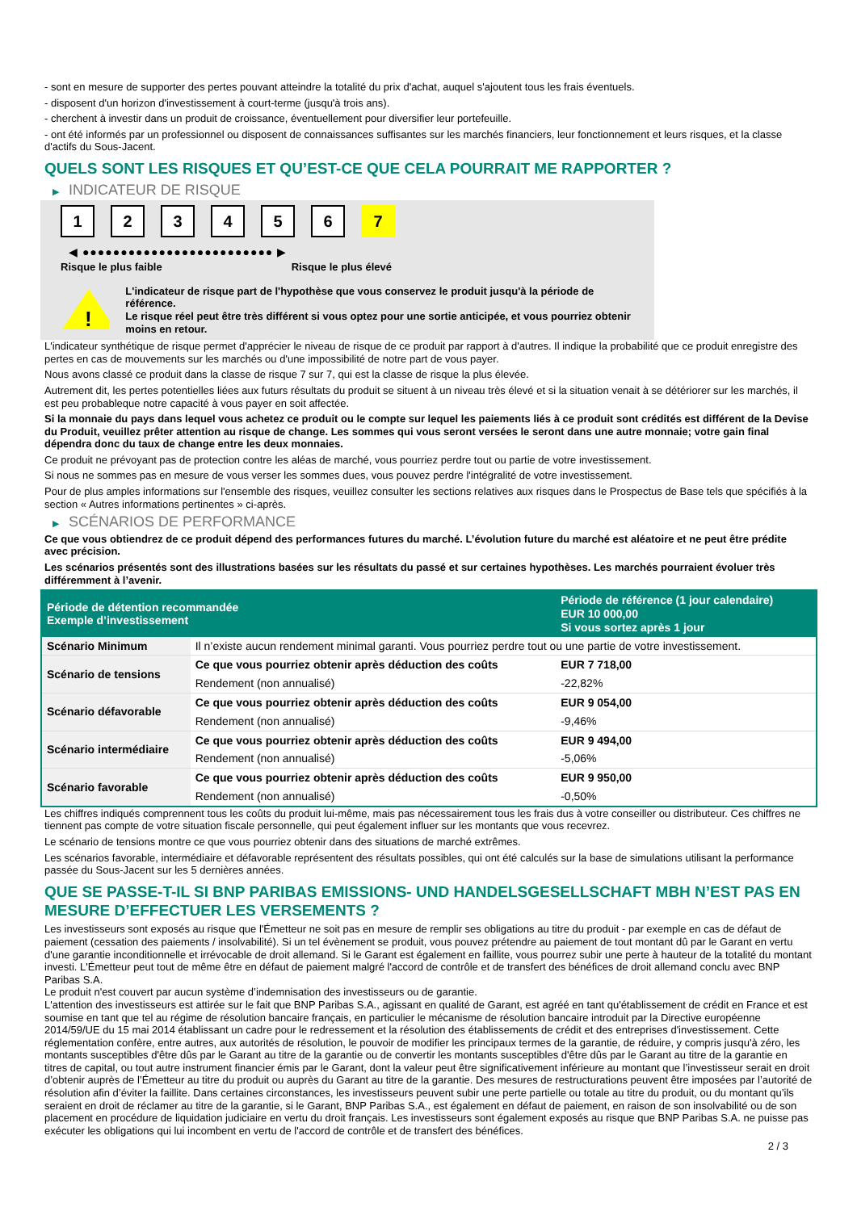- sont en mesure de supporter des pertes pouvant atteindre la totalité du prix d'achat, auquel s'ajoutent tous les frais éventuels.
- disposent d'un horizon d'investissement à court-terme (jusqu'à trois ans).
- cherchent à investir dans un produit de croissance, éventuellement pour diversifier leur portefeuille.
- ont été informés par un professionnel ou disposent de connaissances suffisantes sur les marchés financiers, leur fonctionnement et leurs risques, et la classe d'actifs du Sous-Jacent.
QUELS SONT LES RISQUES ET QU’EST-CE QUE CELA POURRAIT ME RAPPORTER ?
▶ INDICATEUR DE RISQUE
1 2 3 4 5 6 7
◀ ●●●●●●●●●●●●●●●●●●●●●●●●● ▶
Risque le plus faible Risque le plus élevé
!
L'indicateur de risque part de l'hypothèse que vous conservez le produit jusqu'à la période de référence.
Le risque réel peut être très différent si vous optez pour une sortie anticipée, et vous pourriez obtenir moins en retour.
L'indicateur synthétique de risque permet d'apprécier le niveau de risque de ce produit par rapport à d'autres. Il indique la probabilité que ce produit enregistre des pertes en cas de mouvements sur les marchés ou d'une impossibilité de notre part de vous payer.
Nous avons classé ce produit dans la classe de risque 7 sur 7, qui est la classe de risque la plus élevée.
Autrement dit, les pertes potentielles liées aux futurs résultats du produit se situent à un niveau très élevé et si la situation venait à se détériorer sur les marchés, il est peu probableque notre capacité à vous payer en soit affectée.
Si la monnaie du pays dans lequel vous achetez ce produit ou le compte sur lequel les paiements liés à ce produit sont crédités est différent de la Devise du Produit, veuillez prêter attention au risque de change. Les sommes qui vous seront versées le seront dans une autre monnaie; votre gain final dépendra donc du taux de change entre les deux monnaies.
Ce produit ne prévoyant pas de protection contre les aléas de marché, vous pourriez perdre tout ou partie de votre investissement.
Si nous ne sommes pas en mesure de vous verser les sommes dues, vous pouvez perdre l'intégralité de votre investissement.
Pour de plus amples informations sur l'ensemble des risques, veuillez consulter les sections relatives aux risques dans le Prospectus de Base tels que spécifiés à la section « Autres informations pertinentes » ci-après.
▶ SCÉNARIOS DE PERFORMANCE
Ce que vous obtiendrez de ce produit dépend des performances futures du marché. L’évolution future du marché est aléatoire et ne peut être prédite avec précision.
Les scénarios présentés sont des illustrations basées sur les résultats du passé et sur certaines hypothèses. Les marchés pourraient évoluer très différemment à l’avenir.
| Période de détention recommandée Exemple d’investissement | | Période de référence (1 jour calendaire) EUR 10 000,00 Si vous sortez après 1 jour |
| --- | --- | --- |
| Scénario Minimum | Il n’existe aucun rendement minimal garanti. Vous pourriez perdre tout ou une partie de votre investissement. | |
| Scénario de tensions | Ce que vous pourriez obtenir après déduction des coûts | EUR 7 718,00 |
| | Rendement (non annualisé) | -22,82% |
| Scénario défavorable | Ce que vous pourriez obtenir après déduction des coûts | EUR 9 054,00 |
| | Rendement (non annualisé) | -9,46% |
| Scénario intermédiaire | Ce que vous pourriez obtenir après déduction des coûts | EUR 9 494,00 |
| | Rendement (non annualisé) | -5,06% |
| Scénario favorable | Ce que vous pourriez obtenir après déduction des coûts | EUR 9 950,00 |
| | Rendement (non annualisé) | -0,50% |
Les chiffres indiqués comprennent tous les coûts du produit lui-même, mais pas nécessairement tous les frais dus à votre conseiller ou distributeur. Ces chiffres ne tiennent pas compte de votre situation fiscale personnelle, qui peut également influer sur les montants que vous recevrez.
Le scénario de tensions montre ce que vous pourriez obtenir dans des situations de marché extrêmes.
Les scénarios favorable, intermédiaire et défavorable représentent des résultats possibles, qui ont été calculés sur la base de simulations utilisant la performance passée du Sous-Jacent sur les 5 dernières années.
QUE SE PASSE-T-IL SI BNP PARIBAS EMISSIONS- UND HANDELSGESELLSCHAFT MBH N’EST PAS EN MESURE D’EFFECTUER LES VERSEMENTS ?
Les investisseurs sont exposés au risque que l'Émetteur ne soit pas en mesure de remplir ses obligations au titre du produit - par exemple en cas de défaut de paiement (cessation des paiements / insolvabilité). Si un tel évènement se produit, vous pouvez prétendre au paiement de tout montant dû par le Garant en vertu d'une garantie inconditionnelle et irrévocable de droit allemand. Si le Garant est également en faillite, vous pourrez subir une perte à hauteur de la totalité du montant investi. L'Émetteur peut tout de même être en défaut de paiement malgré l'accord de contrôle et de transfert des bénéfices de droit allemand conclu avec BNP Paribas S.A.
Le produit n'est couvert par aucun système d’indemnisation des investisseurs ou de garantie.
L'attention des investisseurs est attirée sur le fait que BNP Paribas S.A., agissant en qualité de Garant, est agréé en tant qu'établissement de crédit en France et est soumise en tant que tel au régime de résolution bancaire français, en particulier le mécanisme de résolution bancaire introduit par la Directive européenne 2014/59/UE du 15 mai 2014 établissant un cadre pour le redressement et la résolution des établissements de crédit et des entreprises d'investissement. Cette réglementation confère, entre autres, aux autorités de résolution, le pouvoir de modifier les principaux termes de la garantie, de réduire, y compris jusqu'à zéro, les montants susceptibles d'être dûs par le Garant au titre de la garantie ou de convertir les montants susceptibles d'être dûs par le Garant au titre de la garantie en titres de capital, ou tout autre instrument financier émis par le Garant, dont la valeur peut être significativement inférieure au montant que l’investisseur serait en droit d’obtenir auprès de l’Émetteur au titre du produit ou auprès du Garant au titre de la garantie. Des mesures de restructurations peuvent être imposées par l’autorité de résolution afin d’éviter la faillite. Dans certaines circonstances, les investisseurs peuvent subir une perte partielle ou totale au titre du produit, ou du montant qu’ils seraient en droit de réclamer au titre de la garantie, si le Garant, BNP Paribas S.A., est également en défaut de paiement, en raison de son insolvabilité ou de son placement en procédure de liquidation judiciaire en vertu du droit français. Les investisseurs sont également exposés au risque que BNP Paribas S.A. ne puisse pas exécuter les obligations qui lui incombent en vertu de l'accord de contrôle et de transfert des bénéfices.
2 / 3